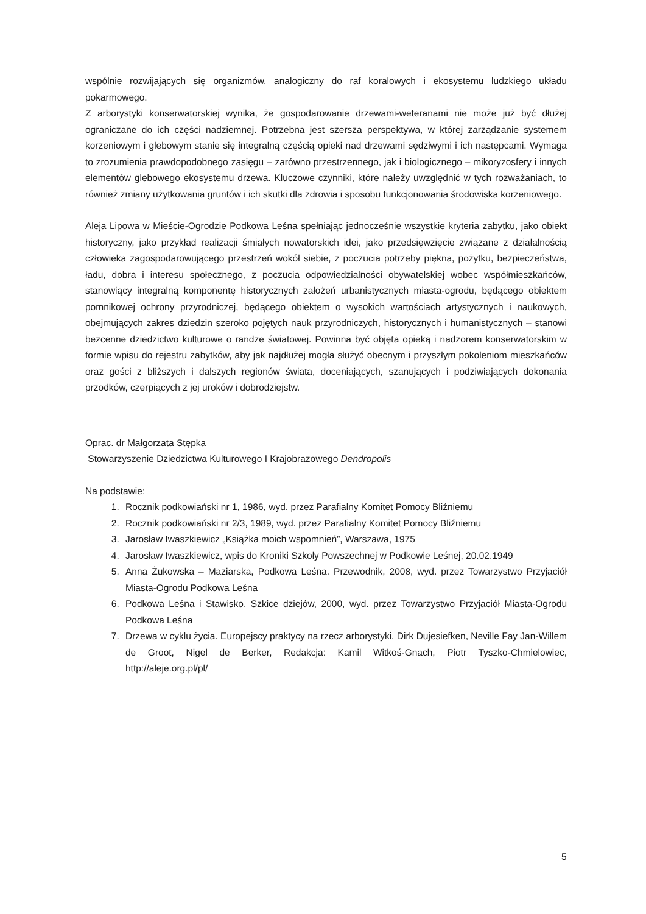wspólnie rozwijających się organizmów, analogiczny do raf koralowych i ekosystemu ludzkiego układu pokarmowego.
Z arborystyki konserwatorskiej wynika, że gospodarowanie drzewami-weteranami nie może już być dłużej ograniczane do ich części nadziemnej. Potrzebna jest szersza perspektywa, w której zarządzanie systemem korzeniowym i glebowym stanie się integralną częścią opieki nad drzewami sędziwymi i ich następcami. Wymaga to zrozumienia prawdopodobnego zasięgu – zarówno przestrzennego, jak i biologicznego – mikoryzosfery i innych elementów glebowego ekosystemu drzewa. Kluczowe czynniki, które należy uwzględnić w tych rozważaniach, to również zmiany użytkowania gruntów i ich skutki dla zdrowia i sposobu funkcjonowania środowiska korzeniowego.
Aleja Lipowa w Mieście-Ogrodzie Podkowa Leśna spełniając jednocześnie wszystkie kryteria zabytku, jako obiekt historyczny, jako przykład realizacji śmiałych nowatorskich idei, jako przedsięwzięcie związane z działalnością człowieka zagospodarowującego przestrzeń wokół siebie, z poczucia potrzeby piękna, pożytku, bezpieczeństwa, ładu, dobra i interesu społecznego, z poczucia odpowiedzialności obywatelskiej wobec współmieszkańców, stanowiący integralną komponentę historycznych założeń urbanistycznych miasta-ogrodu, będącego obiektem pomnikowej ochrony przyrodniczej, będącego obiektem o wysokich wartościach artystycznych i naukowych, obejmujących zakres dziedzin szeroko pojętych nauk przyrodniczych, historycznych i humanistycznych – stanowi bezcenne dziedzictwo kulturowe o randze światowej. Powinna być objęta opieką i nadzorem konserwatorskim w formie wpisu do rejestru zabytków, aby jak najdłużej mogła służyć obecnym i przyszłym pokoleniom mieszkańców oraz gości z bliższych i dalszych regionów świata, doceniających, szanujących i podziwiających dokonania przodków, czerpiących z jej uroków i dobrodziejstw.
Oprac. dr Małgorzata Stępka
Stowarzyszenie Dziedzictwa Kulturowego I Krajobrazowego Dendropolis
Na podstawie:
1. Rocznik podkowiański nr 1, 1986, wyd. przez Parafialny Komitet Pomocy Bliźniemu
2. Rocznik podkowiański nr 2/3, 1989, wyd. przez Parafialny Komitet Pomocy Bliźniemu
3. Jarosław Iwaszkiewicz „Książka moich wspomnień”, Warszawa, 1975
4. Jarosław Iwaszkiewicz, wpis do Kroniki Szkoły Powszechnej w Podkowie Leśnej, 20.02.1949
5. Anna Żukowska – Maziarska, Podkowa Leśna. Przewodnik, 2008, wyd. przez Towarzystwo Przyjaciół Miasta-Ogrodu Podkowa Leśna
6. Podkowa Leśna i Stawisko. Szkice dziejów, 2000, wyd. przez Towarzystwo Przyjaciół Miasta-Ogrodu Podkowa Leśna
7. Drzewa w cyklu życia. Europejscy praktycy na rzecz arborystyki. Dirk Dujesiefken, Neville Fay Jan-Willem de Groot, Nigel de Berker, Redakcja: Kamil Witkoś-Gnach, Piotr Tyszko-Chmielowiec, http://aleje.org.pl/pl/
5